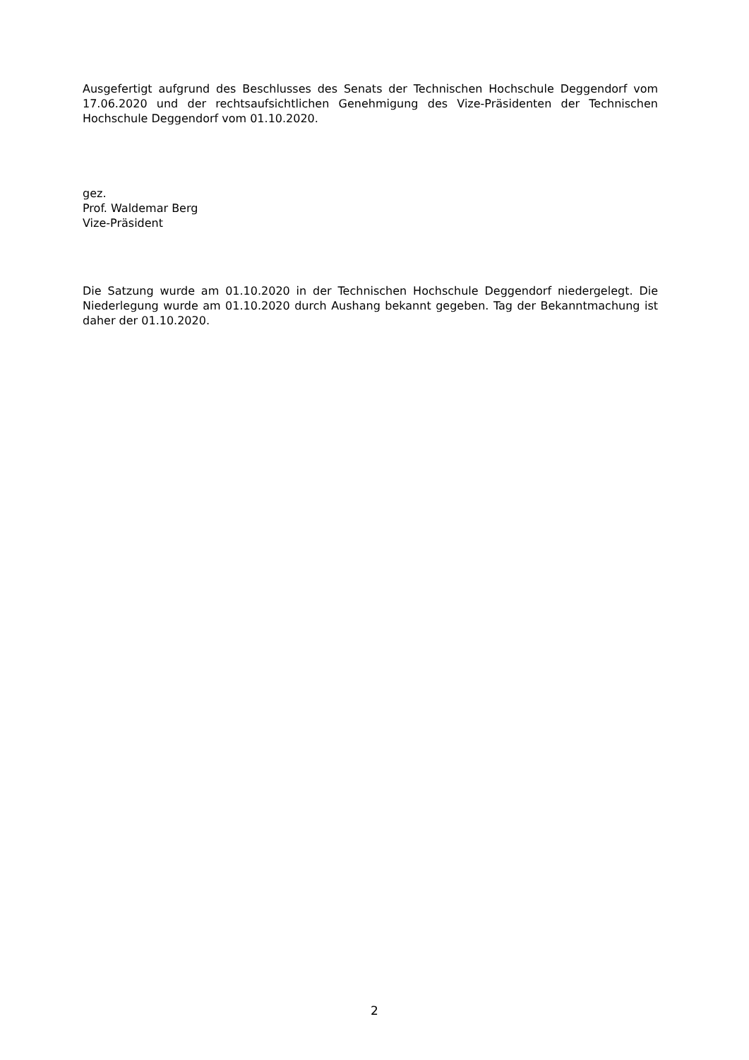Ausgefertigt aufgrund des Beschlusses des Senats der Technischen Hochschule Deggendorf vom 17.06.2020 und der rechtsaufsichtlichen Genehmigung des Vize-Präsidenten der Technischen Hochschule Deggendorf vom 01.10.2020.
gez.
Prof. Waldemar Berg
Vize-Präsident
Die Satzung wurde am 01.10.2020 in der Technischen Hochschule Deggendorf niedergelegt. Die Niederlegung wurde am 01.10.2020 durch Aushang bekannt gegeben. Tag der Bekanntmachung ist daher der 01.10.2020.
2